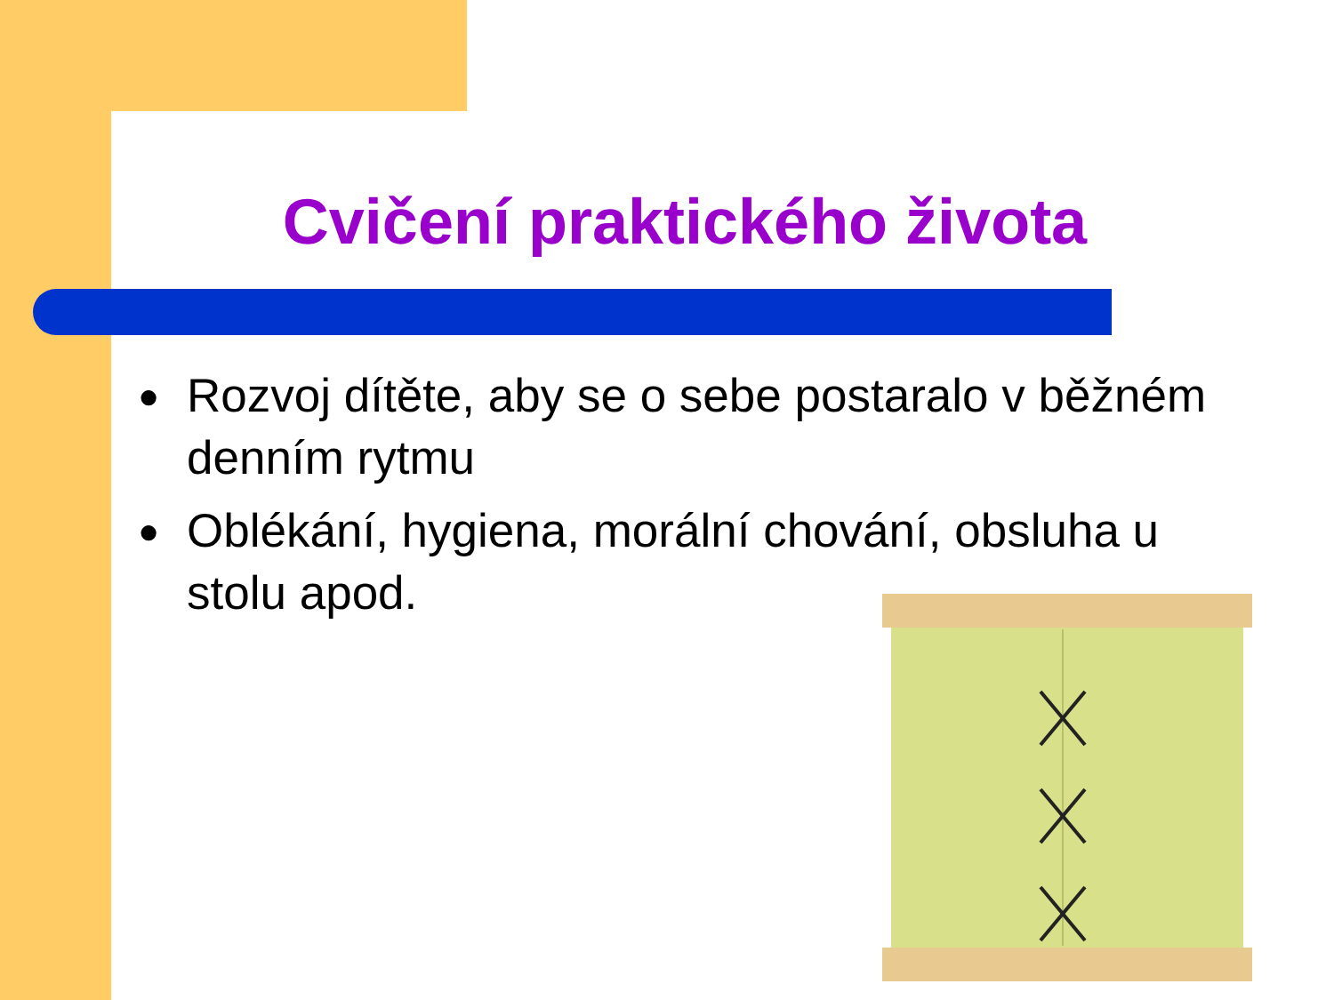Cvičení praktického života
● Rozvoj dítěte, aby se o sebe postaralo v běžném denním rytmu
● Oblékání, hygiena, morální chování, obsluha u stolu apod.